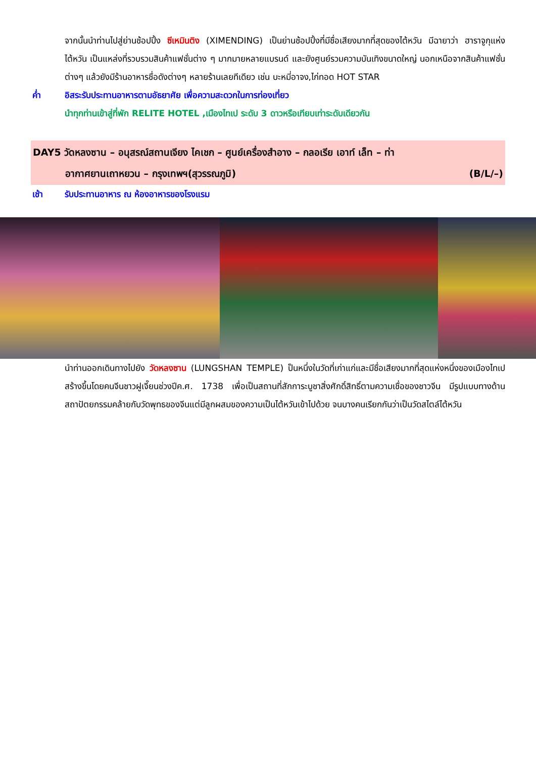จากนั้นนำท่านไปสู่ย่านช้อปปิ้ง ซีเหมินติง (XIMENDING) เป็นย่านช้อปปิ้งที่มีชื่อเสียงมากที่สุดของไต้หวัน มีฉายาว่า ฮาราจูกุแห่งไต้หวัน เป็นแหล่งที่รวบรวมสินค้าแฟชั่นต่าง ๆ มากมายหลายแบรนด์ และยังศูนย์รวมความบันเทิงขนาดใหญ่ นอกเหนือจากสินค้าแฟชั่นต่างๆ แล้วยังมีร้านอาหารชื่อดังต่างๆ หลายร้านเลยทีเดียว เช่น บะหมี่อาจง,ไก่ทอด HOT STAR
ค่ำ อิสระรับประทานอาหารตามอัธยาศัย เพื่อความสะดวกในการท่องเที่ยว
นำทุกท่านเข้าสู่ที่พัก RELITE HOTEL ,เมืองไทเป ระดับ 3 ดาวหรือเทียบเท่าระดับเดียวกัน
DAY5 วัดหลงซาน – อนุสรณ์สถานเจียง ไคเชก – ศูนย์เครื่องสำอาง – กลอเรีย เอาท์ เล็ท – ท่า
อากาศยานเถาหยวน – กรุงเทพฯ(สุวรรณภูมิ) (B/L/–)
เช้า รับประทานอาหาร ณ ห้องอาหารของโรงแรม
นำท่านออกเดินทางไปยัง วัดหลงซาน (LUNGSHAN TEMPLE) ป็นหนึ่งในวัดที่เก่าแก่และมีชื่อเสียงมากที่สุดแห่งหนึ่งของเมืองไทเป สร้างขึ้นโดยคนจีนชาวฝูเจี๊ยนช่วงปีค.ศ. 1738 เพื่อเป็นสถานที่สักการะบูชาสิ่งศักดิ์สิทธิ์ตามความเชื่อของชาวจีน มีรูปแบบทางด้านสถาปัตยกรรมคล้ายกับวัดพุทธของจีนแต่มีลูกผสมของความเป็นไต้หวันเข้าไปด้วย จนบางคนเรียกกันว่าเป็นวัดสไตล์ไต้หวัน